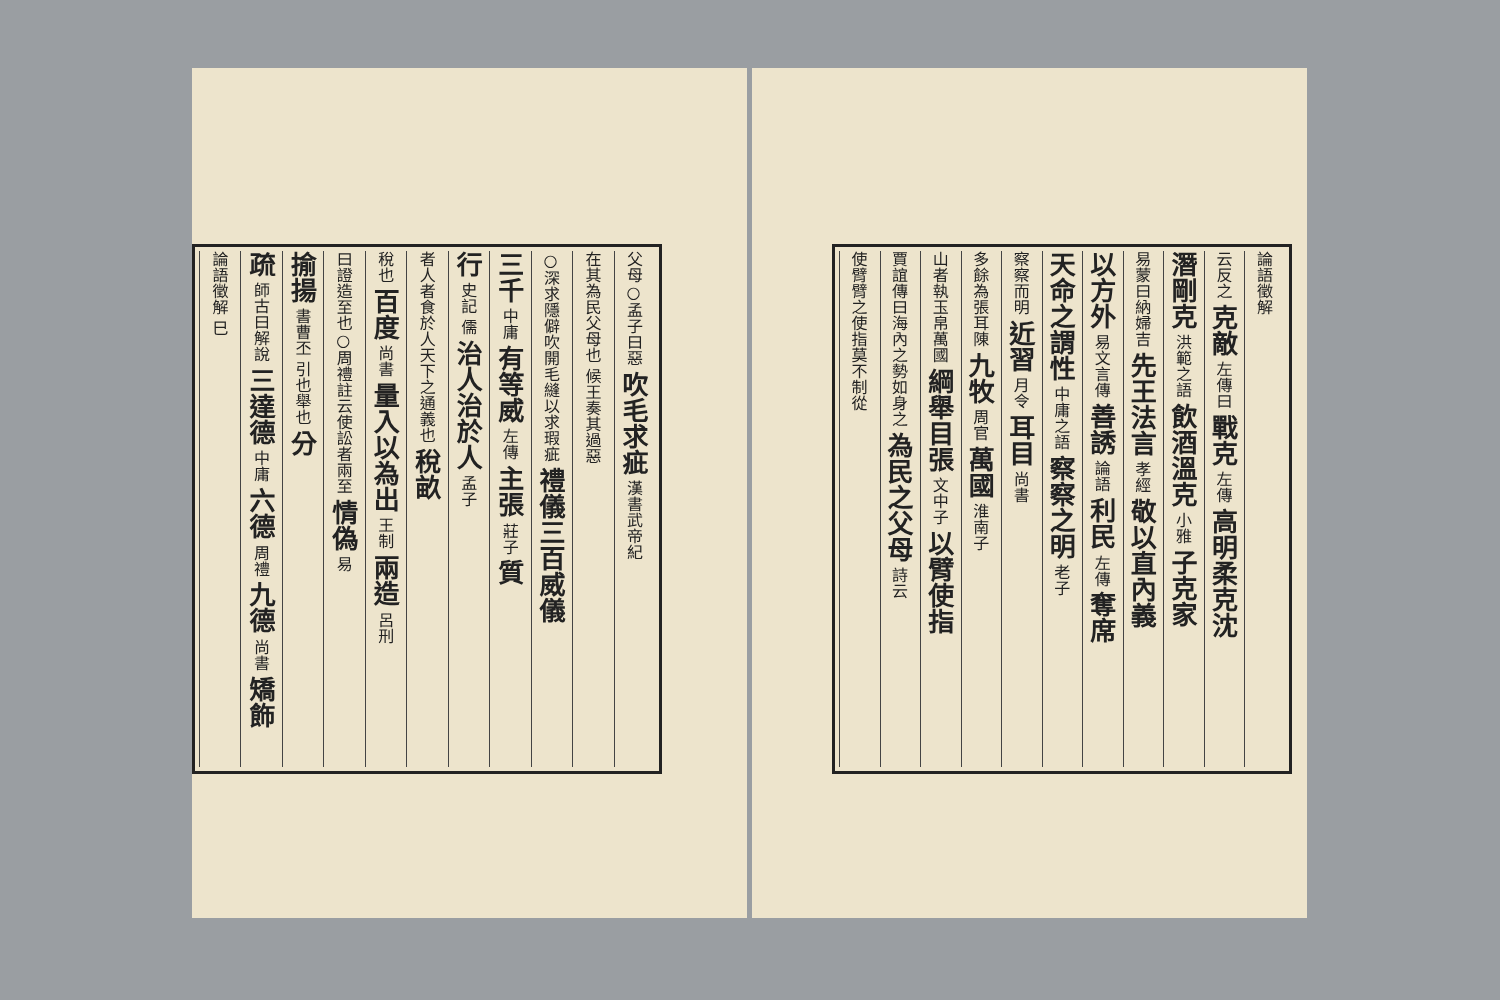父母○孟子曰惡 吹毛求疵 漢書武帝紀
在其為民父母也 候王奏其過惡
○深求隱僻吹開毛縫以求瑕疵 禮儀三百威儀
三千 中庸 有等威 左傳 主張 莊子 質
行 史記 儒 治人治於人 孟子
者人者食於人天下之通義也 稅畝
稅也 百度 尚書 量入以為出 王制 兩造 呂刑
曰證造至也○周禮註云使訟者兩至 情偽 易
揄揚 書曹丕 引也舉也 分
疏 師古曰解說 三達德 中庸 六德 周禮 九德 尚書 矯飾
論語徵解 巳
論語徵解
云反之 克敵 左傳曰 戰克 左傳 高明柔克沈
潛剛克 洪範之語 飲酒溫克 小雅 子克家
易蒙曰納婦吉 先王法言 孝經 敬以直內義
以方外 易文言傳 善誘 論語 利民 左傳 奪席
天命之謂性 中庸之語 察察之明 老子
察察而明 近習 月令 耳目 尚書
多餘為張耳陳 九牧 周官 萬國 淮南子
山者執玉帛萬國 綱舉目張 文中子 以臂使指
賈誼傳曰海內之勢如身之 為民之父母 詩云
使臂臂之使指莫不制從